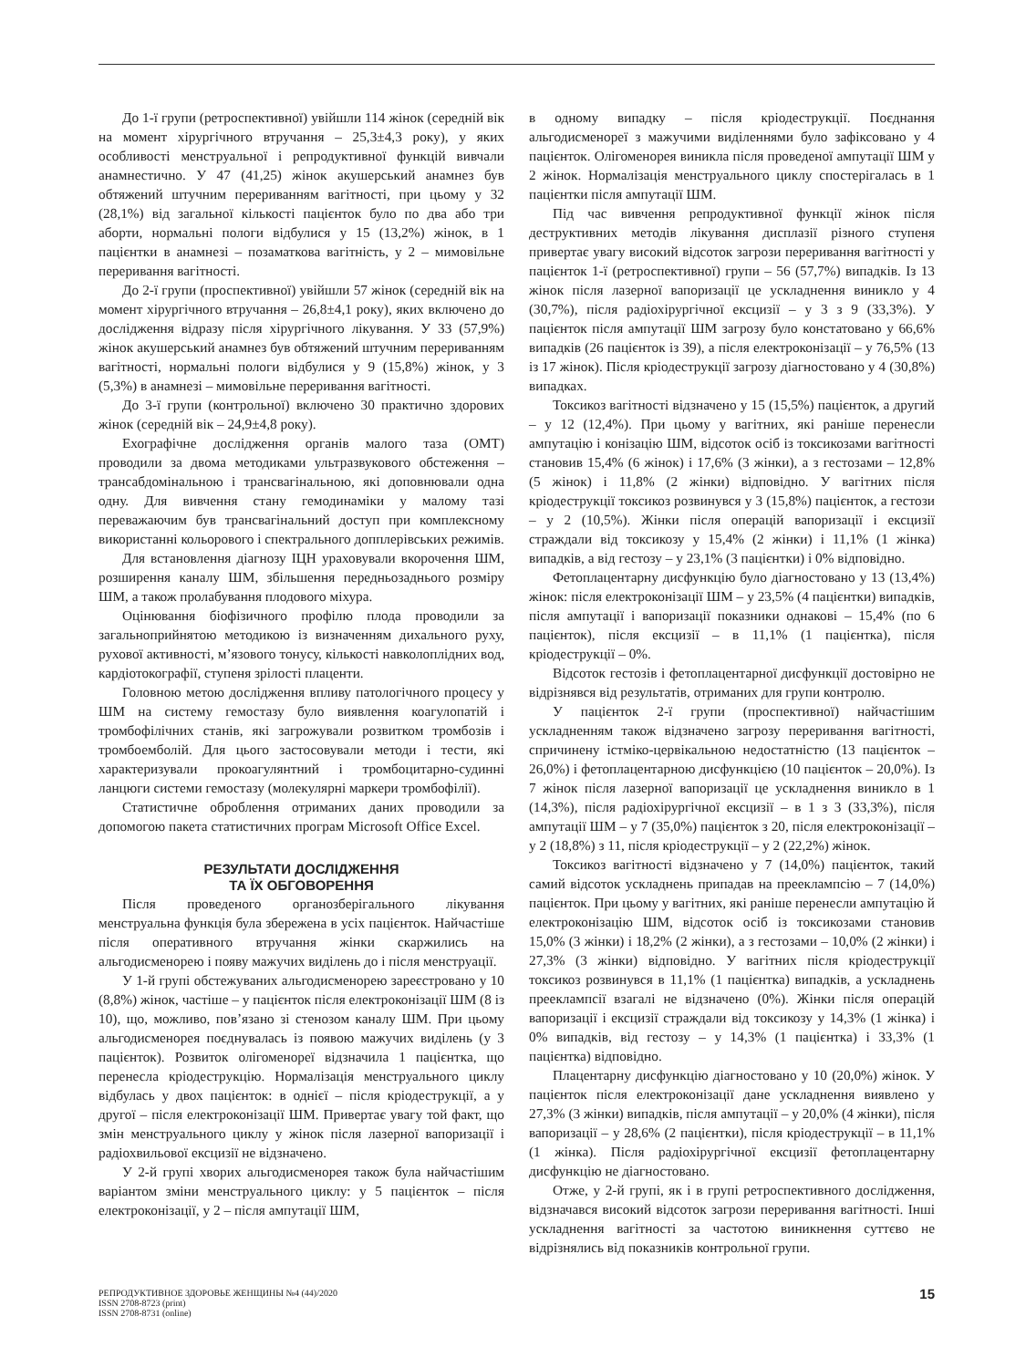До 1-ї групи (ретроспективної) увійшли 114 жінок (середній вік на момент хірургічного втручання – 25,3±4,3 року), у яких особливості менструальної і репродуктивної функцій вивчали анамнестично. У 47 (41,25) жінок акушерський анамнез був обтяжений штучним перериванням вагітності, при цьому у 32 (28,1%) від загальної кількості пацієнток було по два або три аборти, нормальні пологи відбулися у 15 (13,2%) жінок, в 1 пацієнтки в анамнезі – позаматкова вагітність, у 2 – мимовільне переривання вагітності.
До 2-ї групи (проспективної) увійшли 57 жінок (середній вік на момент хірургічного втручання – 26,8±4,1 року), яких включено до дослідження відразу після хірургічного лікування. У 33 (57,9%) жінок акушерський анамнез був обтяжений штучним перериванням вагітності, нормальні пологи відбулися у 9 (15,8%) жінок, у 3 (5,3%) в анамнезі – мимовільне переривання вагітності.
До 3-ї групи (контрольної) включено 30 практично здорових жінок (середній вік – 24,9±4,8 року).
Ехографічне дослідження органів малого таза (ОМТ) проводили за двома методиками ультразвукового обстеження – трансабдомінальною і трансвагінальною, які доповнювали одна одну. Для вивчення стану гемодинаміки у малому тазі переважаючим був трансвагінальний доступ при комплексному використанні кольорового і спектрального допплерівських режимів.
Для встановлення діагнозу ІЦН ураховували вкорочення ШМ, розширення каналу ШМ, збільшення передньозаднього розміру ШМ, а також пролабування плодового міхура.
Оцінювання біофізичного профілю плода проводили за загальноприйнятою методикою із визначенням дихального руху, рухової активності, м’язового тонусу, кількості навколоплідних вод, кардіотокографії, ступеня зрілості плаценти.
Головною метою дослідження впливу патологічного процесу у ШМ на систему гемостазу було виявлення коагулопатій і тромбофілічних станів, які загрожували розвитком тромбозів і тромбоемболій. Для цього застосовували методи і тести, які характеризували прокоагулянтний і тромбоцитарно-судинні ланцюги системи гемостазу (молекулярні маркери тромбофілії).
Статистичне оброблення отриманих даних проводили за допомогою пакета статистичних програм Microsoft Office Excel.
РЕЗУЛЬТАТИ ДОСЛІДЖЕННЯ
ТА ЇХ ОБГОВОРЕННЯ
Після проведеного органозберігального лікування менструальна функція була збережена в усіх пацієнток. Найчастіше після оперативного втручання жінки скаржились на альгодисменорею і появу мажучих виділень до і після менструації.
У 1-й групі обстежуваних альгодисменорею зареєстровано у 10 (8,8%) жінок, частіше – у пацієнток після електроконізації ШМ (8 із 10), що, можливо, пов’язано зі стенозом каналу ШМ. При цьому альгодисменорея поєднувалась із появою мажучих виділень (у 3 пацієнток). Розвиток олігоменореї відзначила 1 пацієнтка, що перенесла кріодеструкцію. Нормалізація менструального циклу відбулась у двох пацієнток: в однієї – після кріодеструкції, а у другої – після електроконізації ШМ. Привертає увагу той факт, що змін менструального циклу у жінок після лазерної вапоризації і радіохвильової ексцизії не відзначено.
У 2-й групі хворих альгодисменорея також була найчастішим варіантом зміни менструального циклу: у 5 пацієнток – після електроконізації, у 2 – після ампутації ШМ,
в одному випадку – після кріодеструкції. Поєднання альгодисменореї з мажучими виділеннями було зафіксовано у 4 пацієнток. Олігоменорея виникла після проведеної ампутації ШМ у 2 жінок. Нормалізація менструального циклу спостерігалась в 1 пацієнтки після ампутації ШМ.
Під час вивчення репродуктивної функції жінок після деструктивних методів лікування дисплазії різного ступеня привертає увагу високий відсоток загрози переривання вагітності у пацієнток 1-ї (ретроспективної) групи – 56 (57,7%) випадків. Із 13 жінок після лазерної вапоризації це ускладнення виникло у 4 (30,7%), після радіохірургічної ексцизії – у 3 з 9 (33,3%). У пацієнток після ампутації ШМ загрозу було констатовано у 66,6% випадків (26 пацієнток із 39), а після електроконізації – у 76,5% (13 із 17 жінок). Після кріодеструкції загрозу діагностовано у 4 (30,8%) випадках.
Токсикоз вагітності відзначено у 15 (15,5%) пацієнток, а другий – у 12 (12,4%). При цьому у вагітних, які раніше перенесли ампутацію і конізацію ШМ, відсоток осіб із токсикозами вагітності становив 15,4% (6 жінок) і 17,6% (3 жінки), а з гестозами – 12,8% (5 жінок) і 11,8% (2 жінки) відповідно. У вагітних після кріодеструкції токсикоз розвинувся у 3 (15,8%) пацієнток, а гестози – у 2 (10,5%). Жінки після операцій вапоризації і ексцизії страждали від токсикозу у 15,4% (2 жінки) і 11,1% (1 жінка) випадків, а від гестозу – у 23,1% (3 пацієнтки) і 0% відповідно.
Фетоплацентарну дисфункцію було діагностовано у 13 (13,4%) жінок: після електроконізації ШМ – у 23,5% (4 пацієнтки) випадків, після ампутації і вапоризації показники однакові – 15,4% (по 6 пацієнток), після ексцизії – в 11,1% (1 пацієнтка), після кріодеструкції – 0%.
Відсоток гестозів і фетоплацентарної дисфункції достовірно не відрізнявся від результатів, отриманих для групи контролю.
У пацієнток 2-ї групи (проспективної) найчастішим ускладненням також відзначено загрозу переривання вагітності, спричинену істміко-цервікальною недостатністю (13 пацієнток – 26,0%) і фетоплацентарною дисфункцією (10 пацієнток – 20,0%). Із 7 жінок після лазерної вапоризації це ускладнення виникло в 1 (14,3%), після радіохірургічної ексцизії – в 1 з 3 (33,3%), після ампутації ШМ – у 7 (35,0%) пацієнток з 20, після електроконізації – у 2 (18,8%) з 11, після кріодеструкції – у 2 (22,2%) жінок.
Токсикоз вагітності відзначено у 7 (14,0%) пацієнток, такий самий відсоток ускладнень припадав на прееклампсію – 7 (14,0%) пацієнток. При цьому у вагітних, які раніше перенесли ампутацію й електроконізацію ШМ, відсоток осіб із токсикозами становив 15,0% (3 жінки) і 18,2% (2 жінки), а з гестозами – 10,0% (2 жінки) і 27,3% (3 жінки) відповідно. У вагітних після кріодеструкції токсикоз розвинувся в 11,1% (1 пацієнтка) випадків, а ускладнень прееклампсії взагалі не відзначено (0%). Жінки після операцій вапоризації і ексцизії страждали від токсикозу у 14,3% (1 жінка) і 0% випадків, від гестозу – у 14,3% (1 пацієнтка) і 33,3% (1 пацієнтка) відповідно.
Плацентарну дисфункцію діагностовано у 10 (20,0%) жінок. У пацієнток після електроконізації дане ускладнення виявлено у 27,3% (3 жінки) випадків, після ампутації – у 20,0% (4 жінки), після вапоризації – у 28,6% (2 пацієнтки), після кріодеструкції – в 11,1% (1 жінка). Після радіохірургічної ексцизії фетоплацентарну дисфункцію не діагностовано.
Отже, у 2-й групі, як і в групі ретроспективного дослідження, відзначався високий відсоток загрози переривання вагітності. Інші ускладнення вагітності за частотою виникнення суттєво не відрізнялись від показників контрольної групи.
РЕПРОДУКТИВНОЕ ЗДОРОВЬЕ ЖЕНЩИНЫ №4 (44)/2020
ISSN 2708-8723 (print)
ISSN 2708-8731 (online)
15